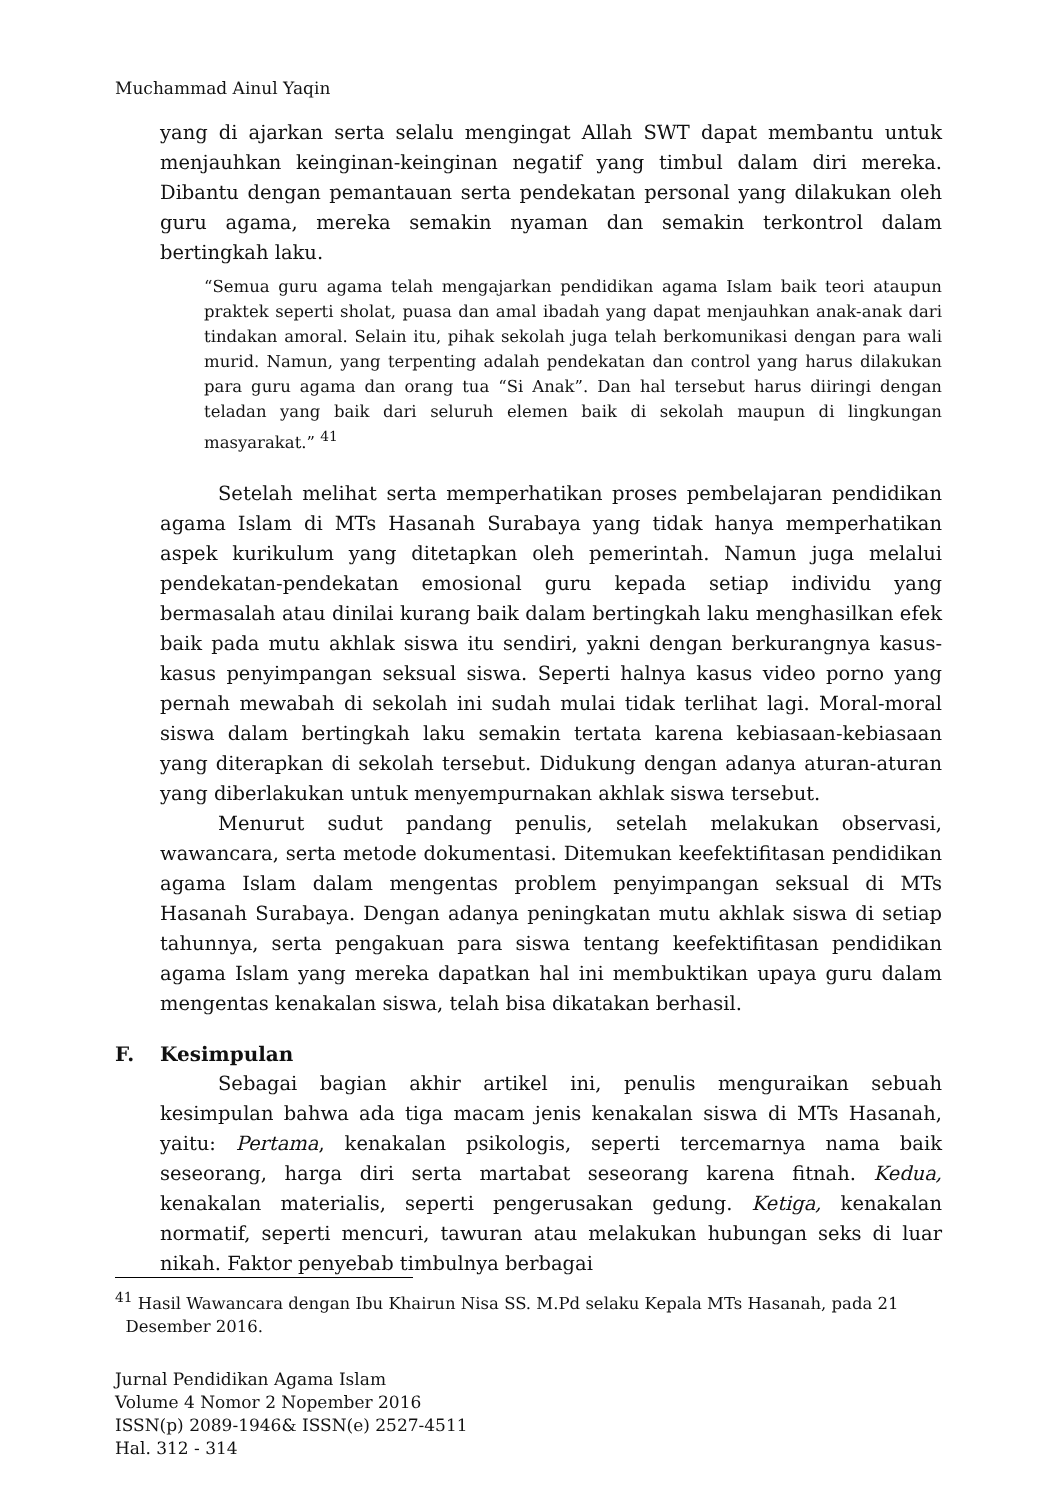Muchammad Ainul Yaqin
yang di ajarkan serta selalu mengingat Allah SWT dapat membantu untuk menjauhkan keinginan-keinginan negatif yang timbul dalam diri mereka. Dibantu dengan pemantauan serta pendekatan personal yang dilakukan oleh guru agama, mereka semakin nyaman dan semakin terkontrol dalam bertingkah laku.
“Semua guru agama telah mengajarkan pendidikan agama Islam baik teori ataupun praktek seperti sholat, puasa dan amal ibadah yang dapat menjauhkan anak-anak dari tindakan amoral. Selain itu, pihak sekolah juga telah berkomunikasi dengan para wali murid. Namun, yang terpenting adalah pendekatan dan control yang harus dilakukan para guru agama dan orang tua “Si Anak”. Dan hal tersebut harus diiringi dengan teladan yang baik dari seluruh elemen baik di sekolah maupun di lingkungan masyarakat.” <sup>41</sup>
Setelah melihat serta memperhatikan proses pembelajaran pendidikan agama Islam di MTs Hasanah Surabaya yang tidak hanya memperhatikan aspek kurikulum yang ditetapkan oleh pemerintah. Namun juga melalui pendekatan-pendekatan emosional guru kepada setiap individu yang bermasalah atau dinilai kurang baik dalam bertingkah laku menghasilkan efek baik pada mutu akhlak siswa itu sendiri, yakni dengan berkurangnya kasus-kasus penyimpangan seksual siswa. Seperti halnya kasus video porno yang pernah mewabah di sekolah ini sudah mulai tidak terlihat lagi. Moral-moral siswa dalam bertingkah laku semakin tertata karena kebiasaan-kebiasaan yang diterapkan di sekolah tersebut. Didukung dengan adanya aturan-aturan yang diberlakukan untuk menyempurnakan akhlak siswa tersebut.
Menurut sudut pandang penulis, setelah melakukan observasi, wawancara, serta metode dokumentasi. Ditemukan keefektifitasan pendidikan agama Islam dalam mengentas problem penyimpangan seksual di MTs Hasanah Surabaya. Dengan adanya peningkatan mutu akhlak siswa di setiap tahunnya, serta pengakuan para siswa tentang keefektifitasan pendidikan agama Islam yang mereka dapatkan hal ini membuktikan upaya guru dalam mengentas kenakalan siswa, telah bisa dikatakan berhasil.
F. Kesimpulan
Sebagai bagian akhir artikel ini, penulis menguraikan sebuah kesimpulan bahwa ada tiga macam jenis kenakalan siswa di MTs Hasanah, yaitu: Pertama, kenakalan psikologis, seperti tercemarnya nama baik seseorang, harga diri serta martabat seseorang karena fitnah. Kedua, kenakalan materialis, seperti pengerusakan gedung. Ketiga, kenakalan normatif, seperti mencuri, tawuran atau melakukan hubungan seks di luar nikah. Faktor penyebab timbulnya berbagai
<sup>41</sup> Hasil Wawancara dengan Ibu Khairun Nisa SS. M.Pd selaku Kepala MTs Hasanah, pada 21
Desember 2016.
Jurnal Pendidikan Agama Islam
Volume 4 Nomor 2 Nopember 2016
ISSN(p) 2089-1946& ISSN(e) 2527-4511
Hal. 312 - 314